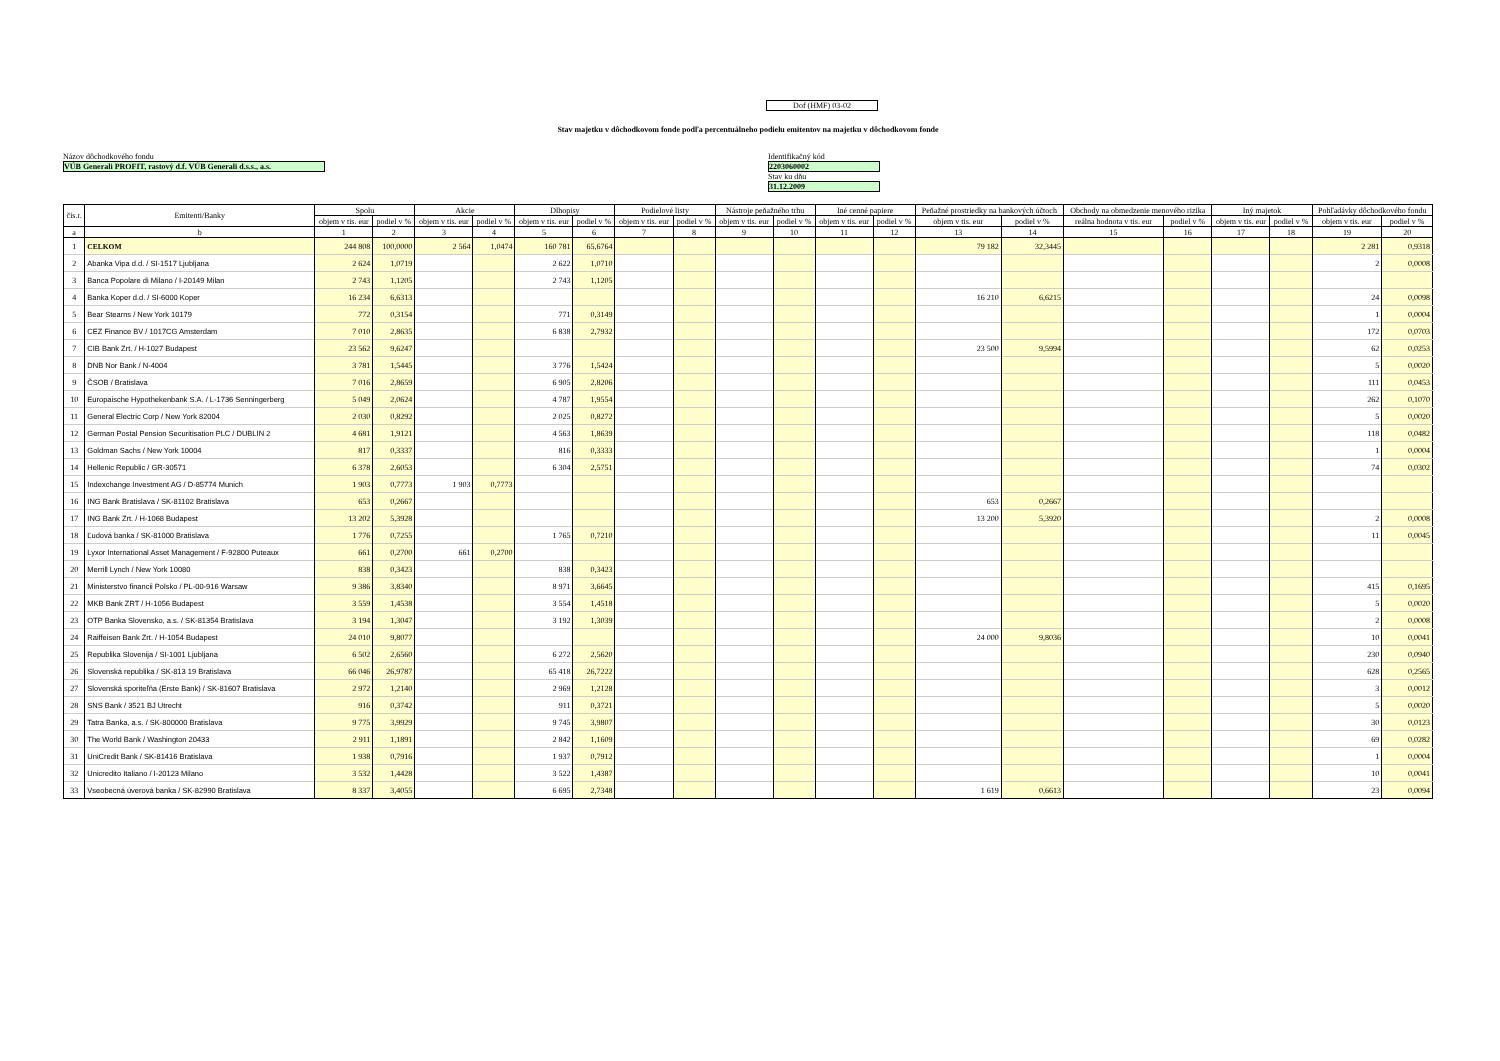Dof (HMF) 03-02
Stav majetku v dôchodkovom fonde podľa percentuálneho podielu emitentov na majetku v dôchodkovom fonde
Názov dôchodkového fondu
VÚB Generali PROFIT, rastový d.f. VÚB Generali d.s.s., a.s.
Identifikačný kód
2203060002
Stav ku dňu
31.12.2009
| čís.r. | Emitenti/Banky | Spolu | | Akcie | | Dlhopisy | | Podielové listy | | Nástroje peňažného trhu | | Iné cenné papiere | | Peňažné prostriedky na bankových účtoch | | Obchody na obmedzenie menového rizika | | Iný majetok | | Pohľadávky dôchodkového fondu | |
| --- | --- | --- | --- | --- | --- | --- | --- | --- | --- | --- | --- | --- | --- | --- | --- | --- | --- | --- | --- | --- | --- |
| | | objem v tis. eur | podiel v % | objem v tis. eur | podiel v % | objem v tis. eur | podiel v % | objem v tis. eur | podiel v % | objem v tis. eur | podiel v % | objem v tis. eur | podiel v % | objem v tis. eur | podiel v % | reálna hodnota v tis. eur | podiel v % | objem v tis. eur | podiel v % | objem v tis. eur | podiel v % |
| a | b | 1 | 2 | 3 | 4 | 5 | 6 | 7 | 8 | 9 | 10 | 11 | 12 | 13 | 14 | 15 | 16 | 17 | 18 | 19 | 20 |
| 1 | CELKOM | 244 808 | 100,0000 | 2 564 | 1,0474 | 160 781 | 65,6764 | | | | | | | 79 182 | 32,3445 | | | | | 2 281 | 0,9318 |
| 2 | Abanka Vipa d.d. / SI-1517 Ljubljana | 2 624 | 1,0719 | | | 2 622 | 1,0710 | | | | | | | | | | | | | 2 | 0,0008 |
| 3 | Banca Popolare di Milano / I-20149 Milan | 2 743 | 1,1205 | | | 2 743 | 1,1205 | | | | | | | | | | | | | | |
| 4 | Banka Koper d.d. / SI-6000 Koper | 16 234 | 6,6313 | | | | | | | | | | | 16 210 | 6,6215 | | | | | 24 | 0,0098 |
| 5 | Bear Stearns / New York 10179 | 772 | 0,3154 | | | 771 | 0,3149 | | | | | | | | | | | | | 1 | 0,0004 |
| 6 | CEZ Finance BV / 1017CG Amsterdam | 7 010 | 2,8635 | | | 6 838 | 2,7932 | | | | | | | | | | | | | 172 | 0,0703 |
| 7 | CIB Bank Zrt. / H-1027 Budapest | 23 562 | 9,6247 | | | | | | | | | | | 23 500 | 9,5994 | | | | | 62 | 0,0253 |
| 8 | DNB Nor Bank / N-4004 | 3 781 | 1,5445 | | | 3 776 | 1,5424 | | | | | | | | | | | | | 5 | 0,0020 |
| 9 | ČSOB / Bratislava | 7 016 | 2,8659 | | | 6 905 | 2,8206 | | | | | | | | | | | | | 111 | 0,0453 |
| 10 | Europaische Hypothekenbank S.A. / L-1736 Senningerberg | 5 049 | 2,0624 | | | 4 787 | 1,9554 | | | | | | | | | | | | | 262 | 0,1070 |
| 11 | General Electric Corp / New York 82004 | 2 030 | 0,8292 | | | 2 025 | 0,8272 | | | | | | | | | | | | | 5 | 0,0020 |
| 12 | German Postal Pension Securitisation PLC / DUBLIN 2 | 4 681 | 1,9121 | | | 4 563 | 1,8639 | | | | | | | | | | | | | 118 | 0,0482 |
| 13 | Goldman Sachs / New York 10004 | 817 | 0,3337 | | | 816 | 0,3333 | | | | | | | | | | | | | 1 | 0,0004 |
| 14 | Hellenic Republic / GR-30571 | 6 378 | 2,6053 | | | 6 304 | 2,5751 | | | | | | | | | | | | | 74 | 0,0302 |
| 15 | Indexchange Investment AG / D-85774 Munich | 1 903 | 0,7773 | 1 903 | 0,7773 | | | | | | | | | | | | | | | | |
| 16 | ING Bank Bratislava / SK-81102 Bratislava | 653 | 0,2667 | | | | | | | | | | | 653 | 0,2667 | | | | | | |
| 17 | ING Bank Zrt. / H-1068 Budapest | 13 202 | 5,3928 | | | | | | | | | | | 13 200 | 5,3920 | | | | | 2 | 0,0008 |
| 18 | Ľudová banka / SK-81000 Bratislava | 1 776 | 0,7255 | | | 1 765 | 0,7210 | | | | | | | | | | | | | 11 | 0,0045 |
| 19 | Lyxor International Asset Management / F-92800 Puteaux | 661 | 0,2700 | 661 | 0,2700 | | | | | | | | | | | | | | | | |
| 20 | Merrill Lynch / New York 10080 | 838 | 0,3423 | | | 838 | 0,3423 | | | | | | | | | | | | | | |
| 21 | Ministerstvo financii Polsko / PL-00-916 Warsaw | 9 386 | 3,8340 | | | 8 971 | 3,6645 | | | | | | | | | | | | | 415 | 0,1695 |
| 22 | MKB Bank ZRT / H-1056 Budapest | 3 559 | 1,4538 | | | 3 554 | 1,4518 | | | | | | | | | | | | | 5 | 0,0020 |
| 23 | OTP Banka Slovensko, a.s. / SK-81354 Bratislava | 3 194 | 1,3047 | | | 3 192 | 1,3039 | | | | | | | | | | | | | 2 | 0,0008 |
| 24 | Raiffeisen Bank Zrt. / H-1054 Budapest | 24 010 | 9,8077 | | | | | | | | | | | 24 000 | 9,8036 | | | | | 10 | 0,0041 |
| 25 | Republika Slovenija / SI-1001 Ljubljana | 6 502 | 2,6560 | | | 6 272 | 2,5620 | | | | | | | | | | | | | 230 | 0,0940 |
| 26 | Slovenská republika / SK-813 19 Bratislava | 66 046 | 26,9787 | | | 65 418 | 26,7222 | | | | | | | | | | | | | 628 | 0,2565 |
| 27 | Slovenská sporiteľňa (Erste Bank) / SK-81607 Bratislava | 2 972 | 1,2140 | | | 2 969 | 1,2128 | | | | | | | | | | | | | 3 | 0,0012 |
| 28 | SNS Bank / 3521 BJ Utrecht | 916 | 0,3742 | | | 911 | 0,3721 | | | | | | | | | | | | | 5 | 0,0020 |
| 29 | Tatra Banka, a.s. / SK-800000 Bratislava | 9 775 | 3,9929 | | | 9 745 | 3,9807 | | | | | | | | | | | | | 30 | 0,0123 |
| 30 | The World Bank / Washington 20433 | 2 911 | 1,1891 | | | 2 842 | 1,1609 | | | | | | | | | | | | | 69 | 0,0282 |
| 31 | UniCredit Bank / SK-81416 Bratislava | 1 938 | 0,7916 | | | 1 937 | 0,7912 | | | | | | | | | | | | | 1 | 0,0004 |
| 32 | Unicredito Italiano / I-20123 Milano | 3 532 | 1,4428 | | | 3 522 | 1,4387 | | | | | | | | | | | | | 10 | 0,0041 |
| 33 | Vseobecná úverová banka / SK-82990 Bratislava | 8 337 | 3,4055 | | | 6 695 | 2,7348 | | | | | | | 1 619 | 0,6613 | | | | | 23 | 0,0094 |